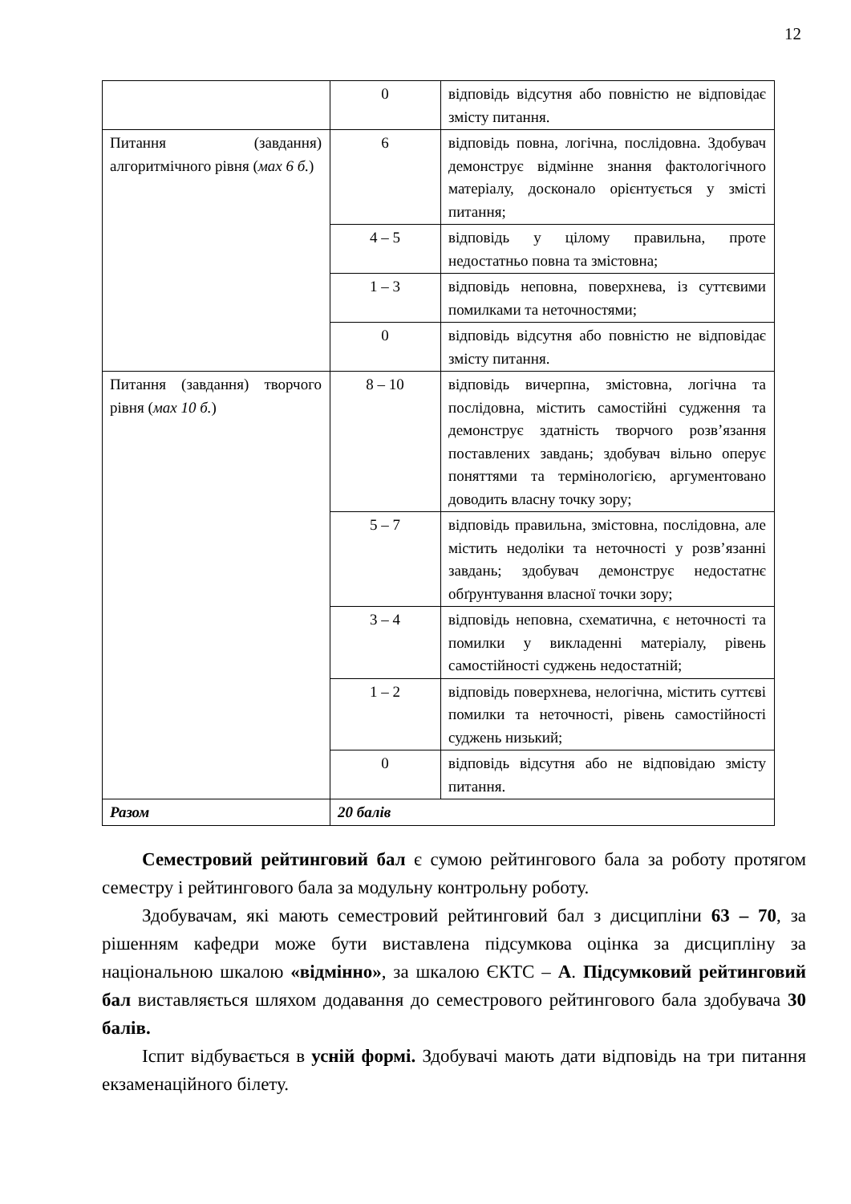12
| | 0 | відповідь відсутня або повністю не відповідає змісту питання. |
| Питання (завдання) алгоритмічного рівня ( мах 6 б. ) | 6 | відповідь повна, логічна, послідовна. Здобувач демонструє відмінне знання фактологічного матеріалу, досконало орієнтується у змісті питання; |
| | 4 – 5 | відповідь у цілому правильна, проте недостатньо повна та змістовна; |
| | 1 – 3 | відповідь неповна, поверхнева, із суттєвими помилками та неточностями; |
| | 0 | відповідь відсутня або повністю не відповідає змісту питання. |
| Питання (завдання) творчого рівня ( мах 10 б. ) | 8 – 10 | відповідь вичерпна, змістовна, логічна та послідовна, містить самостійні судження та демонструє здатність творчого розв’язання поставлених завдань; здобувач вільно оперує поняттями та термінологією, аргументовано доводить власну точку зору; |
| | 5 – 7 | відповідь правильна, змістовна, послідовна, але містить недоліки та неточності у розв’язанні завдань; здобувач демонструє недостатнє обґрунтування власної точки зору; |
| | 3 – 4 | відповідь неповна, схематична, є неточності та помилки у викладенні матеріалу, рівень самостійності суджень недостатній; |
| | 1 – 2 | відповідь поверхнева, нелогічна, містить суттєві помилки та неточності, рівень самостійності суджень низький; |
| | 0 | відповідь відсутня або не відповідаю змісту питання. |
| Разом | 20 балів | |
Семестровий рейтинговий бал є сумою рейтингового бала за роботу протягом семестру і рейтингового бала за модульну контрольну роботу.
Здобувачам, які мають семестровий рейтинговий бал з дисципліни 63 – 70, за рішенням кафедри може бути виставлена підсумкова оцінка за дисципліну за національною шкалою «відмінно», за шкалою ЄКТС – А. Підсумковий рейтинговий бал виставляється шляхом додавання до семестрового рейтингового бала здобувача 30 балів.
Іспит відбувається в усній формі. Здобувачі мають дати відповідь на три питання екзаменаційного білету.